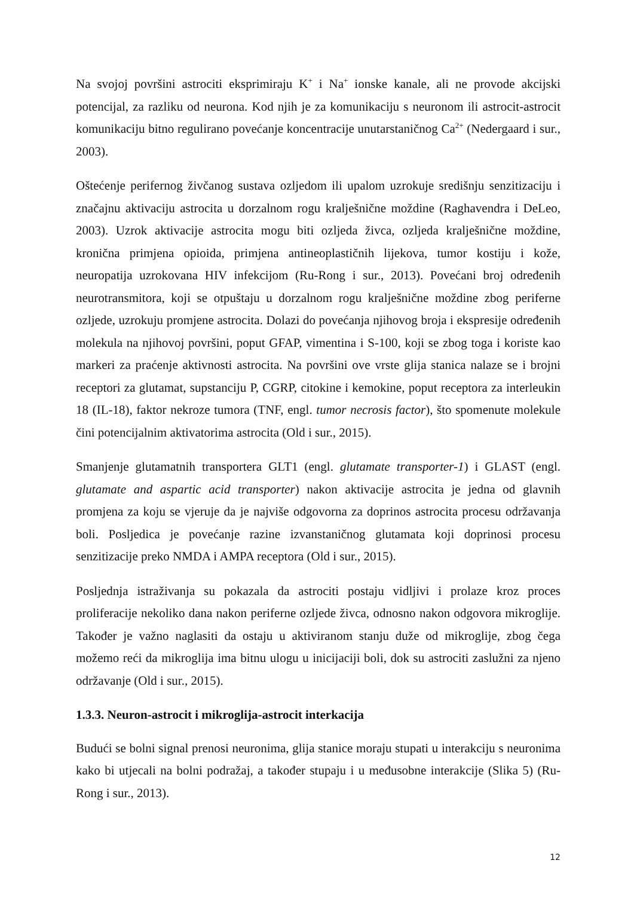Na svojoj površini astrociti eksprimiraju K<sup>+</sup> i Na<sup>+</sup> ionske kanale, ali ne provode akcijski potencijal, za razliku od neurona. Kod njih je za komunikaciju s neuronom ili astrocit-astrocit komunikaciju bitno regulirano povećanje koncentracije unutarstaničnog Ca<sup>2+</sup> (Nedergaard i sur., 2003).
Oštećenje perifernog živčanog sustava ozljedom ili upalom uzrokuje središnju senzitizaciju i značajnu aktivaciju astrocita u dorzalnom rogu kralješnične moždine (Raghavendra i DeLeo, 2003). Uzrok aktivacije astrocita mogu biti ozljeda živca, ozljeda kralješnične moždine, kronična primjena opioida, primjena antineoplastičnih lijekova, tumor kostiju i kože, neuropatija uzrokovana HIV infekcijom (Ru-Rong i sur., 2013). Povećani broj određenih neurotransmitora, koji se otpuštaju u dorzalnom rogu kralješnične moždine zbog periferne ozljede, uzrokuju promjene astrocita. Dolazi do povećanja njihovog broja i ekspresije određenih molekula na njihovoj površini, poput GFAP, vimentina i S-100, koji se zbog toga i koriste kao markeri za praćenje aktivnosti astrocita. Na površini ove vrste glija stanica nalaze se i brojni receptori za glutamat, supstanciju P, CGRP, citokine i kemokine, poput receptora za interleukin 18 (IL-18), faktor nekroze tumora (TNF, engl. tumor necrosis factor), što spomenute molekule čini potencijalnim aktivatorima astrocita (Old i sur., 2015).
Smanjenje glutamatnih transportera GLT1 (engl. glutamate transporter-1) i GLAST (engl. glutamate and aspartic acid transporter) nakon aktivacije astrocita je jedna od glavnih promjena za koju se vjeruje da je najviše odgovorna za doprinos astrocita procesu održavanja boli. Posljedica je povećanje razine izvanstaničnog glutamata koji doprinosi procesu senzitizacije preko NMDA i AMPA receptora (Old i sur., 2015).
Posljednja istraživanja su pokazala da astrociti postaju vidljivi i prolaze kroz proces proliferacije nekoliko dana nakon periferne ozljede živca, odnosno nakon odgovora mikroglije. Također je važno naglasiti da ostaju u aktiviranom stanju duže od mikroglije, zbog čega možemo reći da mikroglija ima bitnu ulogu u inicijaciji boli, dok su astrociti zaslužni za njeno održavanje (Old i sur., 2015).
1.3.3. Neuron-astrocit i mikroglija-astrocit interkacija
Budući se bolni signal prenosi neuronima, glija stanice moraju stupati u interakciju s neuronima kako bi utjecali na bolni podražaj, a također stupaju i u međusobne interakcije (Slika 5) (Ru-Rong i sur., 2013).
12